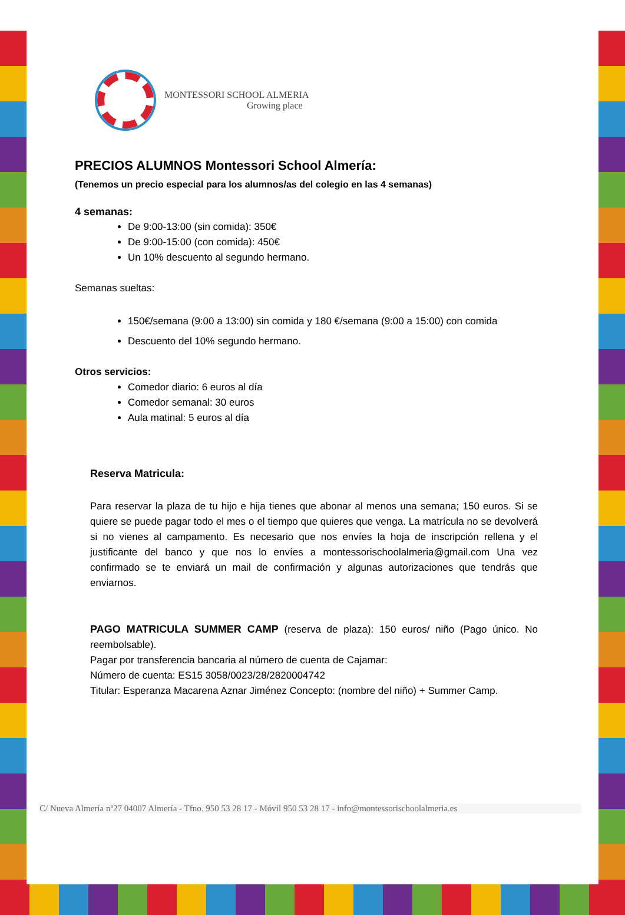MONTESSORI SCHOOL ALMERIA
Growing place
PRECIOS ALUMNOS Montessori School Almería:
(Tenemos un precio especial para los alumnos/as del colegio en las 4 semanas)
4 semanas:
De 9:00-13:00 (sin comida): 350€
De 9:00-15:00 (con comida): 450€
Un 10% descuento al segundo hermano.
Semanas sueltas:
150€/semana (9:00 a 13:00) sin comida y 180 €/semana (9:00 a 15:00) con comida
Descuento del 10% segundo hermano.
Otros servicios:
Comedor diario: 6 euros al día
Comedor semanal: 30 euros
Aula matinal: 5 euros al día
Reserva Matricula:
Para reservar la plaza de tu hijo e hija tienes que abonar al menos una semana; 150 euros. Si se quiere se puede pagar todo el mes o el tiempo que quieres que venga. La matrícula no se devolverá si no vienes al campamento. Es necesario que nos envíes la hoja de inscripción rellena y el justificante del banco y que nos lo envíes a montessorischoolalmeria@gmail.com Una vez confirmado se te enviará un mail de confirmación y algunas autorizaciones que tendrás que enviarnos.
PAGO MATRICULA SUMMER CAMP (reserva de plaza): 150 euros/ niño (Pago único. No reembolsable).
Pagar por transferencia bancaria al número de cuenta de Cajamar:
Número de cuenta: ES15 3058/0023/28/2820004742
Titular: Esperanza Macarena Aznar Jiménez Concepto: (nombre del niño) + Summer Camp.
C/ Nueva Almería nº27 04007 Almería - Tfno. 950 53 28 17 - Móvil 950 53 28 17 - info@montessorischoolalmeria.es